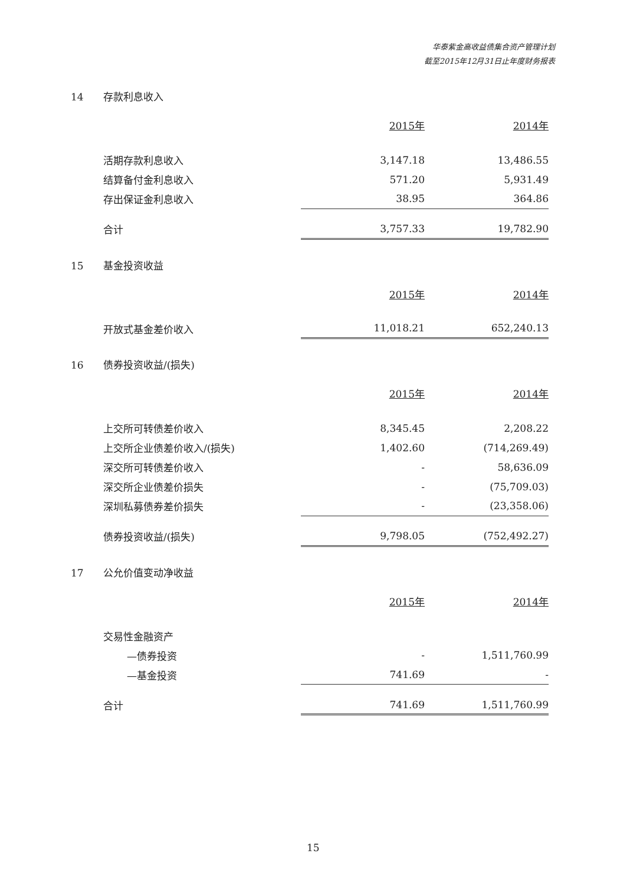华泰紫金高收益债集合资产管理计划
截至2015年12月31日止年度财务报表
14 存款利息收入
| | 2015年 | 2014年 |
| --- | --- | --- |
| 活期存款利息收入 | 3,147.18 | 13,486.55 |
| 结算备付金利息收入 | 571.20 | 5,931.49 |
| 存出保证金利息收入 | 38.95 | 364.86 |
| 合计 | 3,757.33 | 19,782.90 |
15 基金投资收益
| | 2015年 | 2014年 |
| --- | --- | --- |
| 开放式基金差价收入 | 11,018.21 | 652,240.13 |
16 债券投资收益/(损失)
| | 2015年 | 2014年 |
| --- | --- | --- |
| 上交所可转债差价收入 | 8,345.45 | 2,208.22 |
| 上交所企业债差价收入/(损失) | 1,402.60 | (714,269.49) |
| 深交所可转债差价收入 | - | 58,636.09 |
| 深交所企业债差价损失 | - | (75,709.03) |
| 深圳私募债券差价损失 | - | (23,358.06) |
| 债券投资收益/(损失) | 9,798.05 | (752,492.27) |
17 公允价值变动净收益
| | 2015年 | 2014年 |
| --- | --- | --- |
| 交易性金融资产 | | |
| —债券投资 | - | 1,511,760.99 |
| —基金投资 | 741.69 | - |
| 合计 | 741.69 | 1,511,760.99 |
15